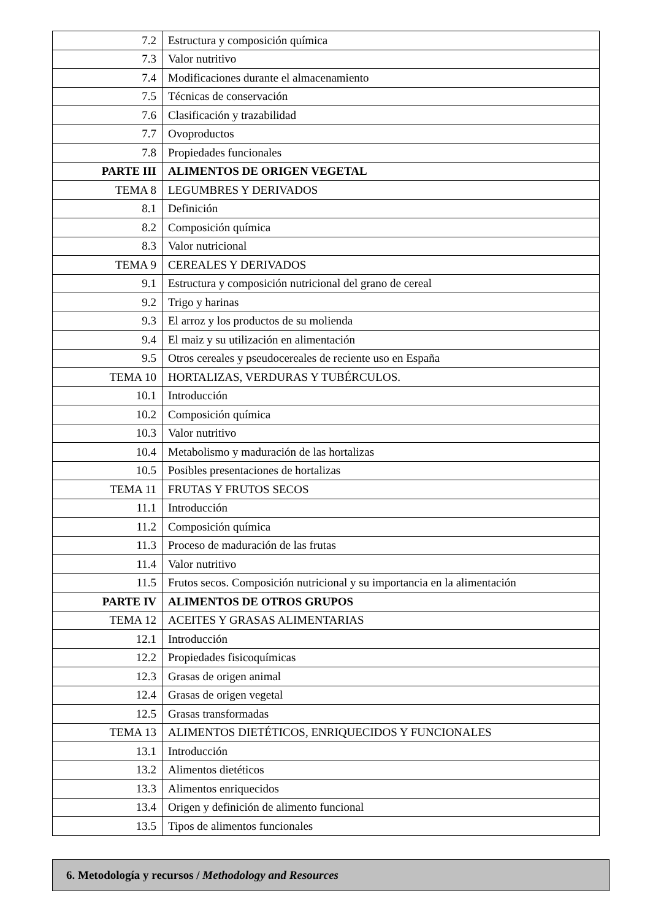| 7.2 | Estructura y composición química |
| 7.3 | Valor nutritivo |
| 7.4 | Modificaciones durante el almacenamiento |
| 7.5 | Técnicas de conservación |
| 7.6 | Clasificación y trazabilidad |
| 7.7 | Ovoproductos |
| 7.8 | Propiedades funcionales |
| PARTE III | ALIMENTOS DE ORIGEN VEGETAL |
| TEMA 8 | LEGUMBRES Y DERIVADOS |
| 8.1 | Definición |
| 8.2 | Composición química |
| 8.3 | Valor nutricional |
| TEMA 9 | CEREALES Y DERIVADOS |
| 9.1 | Estructura y composición nutricional del grano de cereal |
| 9.2 | Trigo y harinas |
| 9.3 | El arroz y los productos de su molienda |
| 9.4 | El maiz y su utilización en alimentación |
| 9.5 | Otros cereales y pseudocereales de reciente uso en España |
| TEMA 10 | HORTALIZAS, VERDURAS Y TUBÉRCULOS. |
| 10.1 | Introducción |
| 10.2 | Composición química |
| 10.3 | Valor nutritivo |
| 10.4 | Metabolismo y maduración de las hortalizas |
| 10.5 | Posibles presentaciones de hortalizas |
| TEMA 11 | FRUTAS Y FRUTOS SECOS |
| 11.1 | Introducción |
| 11.2 | Composición química |
| 11.3 | Proceso de maduración de las frutas |
| 11.4 | Valor nutritivo |
| 11.5 | Frutos secos. Composición nutricional y su importancia en la alimentación |
| PARTE IV | ALIMENTOS DE OTROS GRUPOS |
| TEMA 12 | ACEITES Y GRASAS ALIMENTARIAS |
| 12.1 | Introducción |
| 12.2 | Propiedades fisicoquímicas |
| 12.3 | Grasas de origen animal |
| 12.4 | Grasas de origen vegetal |
| 12.5 | Grasas transformadas |
| TEMA 13 | ALIMENTOS DIETÉTICOS, ENRIQUECIDOS Y FUNCIONALES |
| 13.1 | Introducción |
| 13.2 | Alimentos dietéticos |
| 13.3 | Alimentos enriquecidos |
| 13.4 | Origen y definición de alimento funcional |
| 13.5 | Tipos de alimentos funcionales |
6. Metodología y recursos / Methodology and Resources